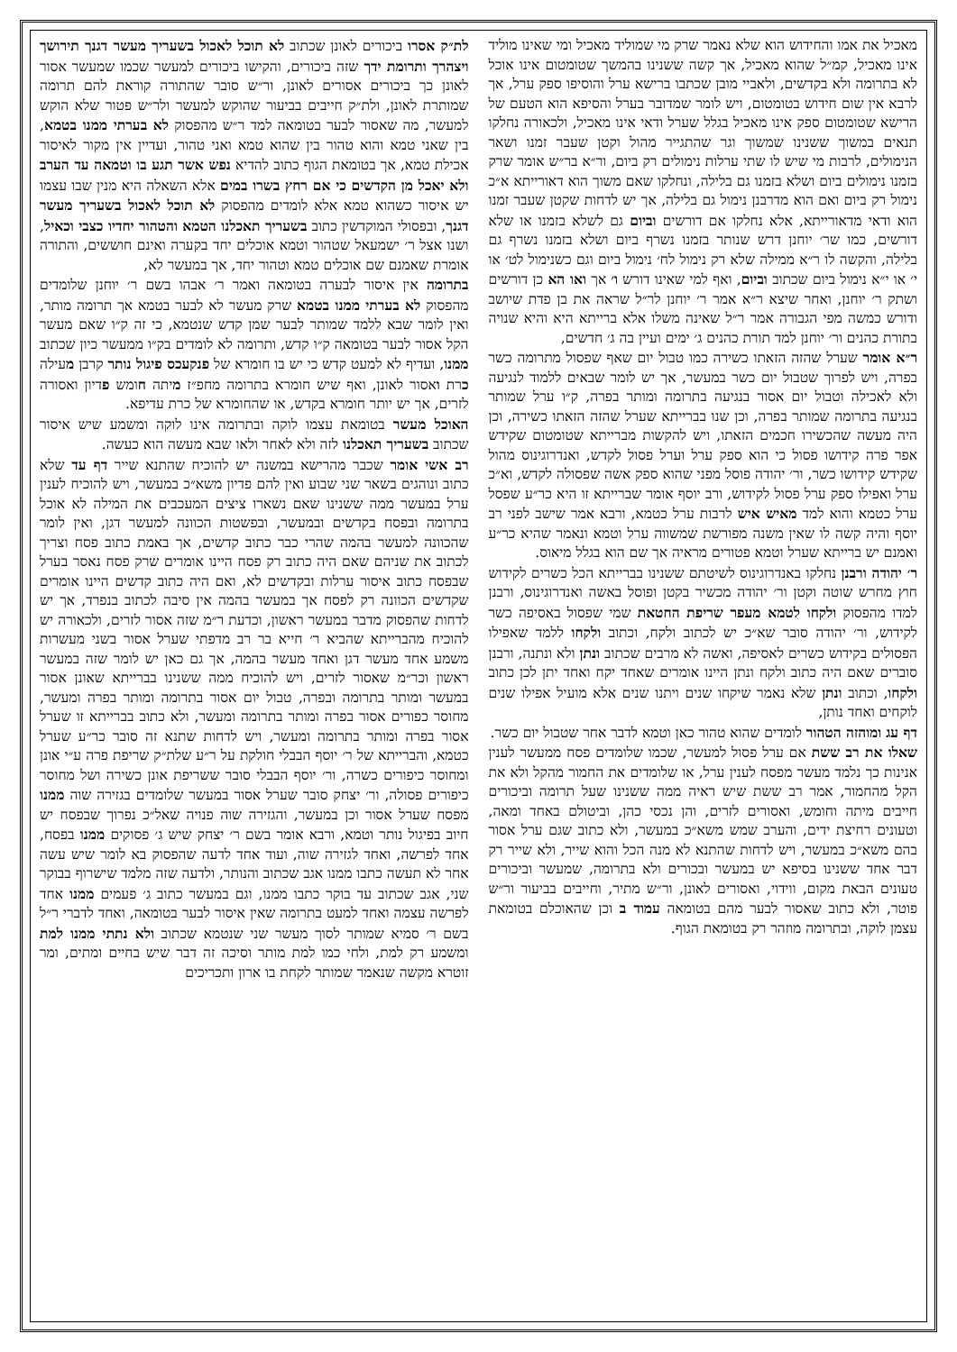מאכיל את אמו והחידוש הוא שלא נאמר שרק מי שמוליד מאכיל ומי שאינו מוליד אינו מאכיל, קמ״ל שהוא מאכיל, אך קשה ששנינו בהמשך שטומטום אינו אוכל לא בתרומה ולא בקדשים, ולאביי מובן שכתבו ברישא ערל והוסיפו ספק ערל, אך לרבא אין שום חידוש בטומטום, ויש לומר שמדובר בערל והסיפא הוא הטעם של הרישא שטומטום ספק אינו מאכיל בגלל שערל ודאי אינו מאכיל, ולכאורה נחלקו תנאים במשוך ששנינו שמשוך וגר שהתגייר מהול וקטן שעבר זמנו ושאר הנימולים, לרבות מי שיש לו שתי ערלות נימולים רק ביום, ור״א בר״ש אומר שרק בזמנו נימולים ביום ושלא בזמנו גם בלילה, ונחלקו שאם משוך הוא דאורייתא א״כ נימול רק ביום ואם הוא מדרבנן נימול גם בלילה, אך יש לדחות שקטן שעבר זמנו הוא ודאי מדאורייתא, אלא נחלקו אם דורשים וביום גם לשלא בזמנו או שלא דורשים, כמו שר׳ יוחנן דרש שנותר בזמנו נשרף ביום ושלא בזמנו נשרף גם בלילה, והקשה לו ר״א ממילה שלא רק נימול לח׳ נימול ביום וגם כשנימול לט׳ או י׳ או י״א נימול ביום שכתוב וביום, ואף למי שאינו דורש ו׳ אך ואו הא כן דורשים ושתק ר׳ יוחנן, ואחר שיצא ר״א אמר ר׳ יוחנן לר״ל שראה את בן פדת שיושב ודורש כמשה מפי הגבורה אמר ר״ל שאינה משלו אלא ברייתא היא והיא שנויה בתורת כהנים ור׳ יוחנן למד תורת כהנים ג׳ ימים ועיין בה ג׳ חדשים,
ר״א אומר שערל שהזה הזאתו כשירה כמו טבול יום שאף שפסול מתרומה כשר בפרה, ויש לפרוך שטבול יום כשר במעשר, אך יש לומר שבאים ללמוד לנגיעה ולא לאכילה וטבול יום אסור בנגיעה בתרומה ומותר בפרה, ק״ו ערל שמותר בנגיעה בתרומה שמותר בפרה, וכן שנו בברייתא שערל שהזה הזאתו כשירה, וכן היה מעשה שהכשירו חכמים הזאתו, ויש להקשות מברייתא שטומטום שקידש אפר פרה קידושו פסול כי הוא ספק ערל וערל פסול לקדש, ואנדרוגינוס מהול שקידש קידושו כשר, ור׳ יהודה פוסל מפני שהוא ספק אשה שפסולה לקדש, וא״כ ערל ואפילו ספק ערל פסול לקידוש, ורב יוסף אומר שברייתא זו היא כר״ע שפסל ערל כטמא והוא למד מאיש איש לרבות ערל כטמא, ורבא אמר שישב לפני רב יוסף והיה קשה לו שאין משנה מפורשת שמשווה ערל וטמא ונאמר שהיא כר״ע ואמנם יש ברייתא שערל וטמא פטורים מראיה אך שם הוא בגלל מיאוס.
ר׳ יהודה ורבנן נחלקו באנדרוגינוס לשיטתם ששנינו בברייתא הכל כשרים לקידוש חוץ מחרש שוטה וקטן ור׳ יהודה מכשיר בקטן ופוסל באשה ואנדרוגינוס, ורבנן למדו מהפסוק ולקחו לטמא מעפר שריפת החטאת שמי שפסול באסיפה כשר לקידוש, ור׳ יהודה סובר שא״כ יש לכתוב ולקח, וכתוב ולקחו ללמד שאפילו הפסולים בקידוש כשרים לאסיפה, ואשה לא מרבים שכתוב ונתן ולא ונתנה, ורבנן סוברים שאם היה כתוב ולקח ונתן היינו אומרים שאחד יקח ואחד יתן לכן כתוב ולקחו, וכתוב ונתן שלא נאמר שיקחו שנים ויתנו שנים אלא מועיל אפילו שנים לוקחים ואחד נותן,
דף עג ומוהזה הטהור לומדים שהוא טהור כאן וטמא לדבר אחר שטבול יום כשר.
שאלו את רב ששת אם ערל פסול למעשר, שכמו שלומדים פסח ממעשר לענין אנינות כך נלמד מעשר מפסח לענין ערל, או שלומדים את החמור מהקל ולא את הקל מהחמור, אמר רב ששת שיש ראיה ממה ששנינו שעל תרומה וביכורים חייבים מיתה וחומש, ואסורים לזרים, והן נכסי כהן, וביטולם באחד ומאה, וטעונים רחיצת ידים, והערב שמש משא״כ במעשר, ולא כתוב שגם ערל אסור בהם משא״כ במעשר, ויש לדחות שהתנא לא מנה הכל והוא שייר, ולא שייר רק דבר אחד ששנינו בסיפא יש במעשר ובכורים ולא בתרומה, שמעשר וביכורים טעונים הבאת מקום, ווידוי, ואסורים לאונן, ור״ש מתיר, וחייבים בביעור ור״ש פוטר, ולא כתוב שאסור לבער מהם בטומאה עמוד ב וכן שהאוכלם בטומאת עצמן לוקה, ובתרומה מוזהר רק בטומאת הגוף.
לת״ק אסרו ביכורים לאונן שכתוב לא תוכל לאכול בשעריך מעשר דגנך תירושך ויצהרך ותרומת ידך שזה ביכורים, והקישו ביכורים למעשר שכמו שמעשר אסור לאונן כך ביכורים אסורים לאונן, ור״ש סובר שהתורה קוראת להם תרומה שמותרת לאונן, ולת״ק חייבים בביעור שהוקש למעשר ולר״ש פטור שלא הוקש למעשר, מה שאסור לבער בטומאה למד ר״ש מהפסוק לא בערתי ממנו בטמא, בין שאני טמא והוא טהור בין שהוא טמא ואני טהור, ועדיין אין מקור לאיסור אכילת טמא, אך בטומאת הגוף כתוב להדיא נפש אשר תגע בו וטמאה עד הערב ולא יאכל מן הקדשים כי אם רחץ בשרו במים אלא השאלה היא מנין שבו עצמו יש איסור כשהוא טמא אלא לומדים מהפסוק לא תוכל לאכול בשעריך מעשר דגנך, ובפסולי המוקדשין כתוב בשעריך תאכלנו הטמא והטהור יחדיו כצבי וכאיל, ושנו אצל ר׳ ישמעאל שטהור וטמא אוכלים יחד בקערה ואינם חוששים, והתורה אומרת שאמנם שם אוכלים טמא וטהור יחד, אך במעשר לא,
בתרומה אין איסור לבערה בטומאה ואמר ר׳ אבהו בשם ר׳ יוחנן שלומדים מהפסוק לא בערתי ממנו בטמא שרק מעשר לא לבער בטמא אך תרומה מותר, ואין לומר שבא ללמד שמותר לבער שמן קדש שנטמא, כי זה ק״ו שאם מעשר הקל אסור לבער בטומאה ק״ו קדש, ותרומה לא לומדים בק״ו ממעשר כיון שכתוב ממנו, ועדיף לא למעט קדש כי יש בו חומרא של פנקעכס פיגול נותר קרבן מעילה כרת ואסור לאונן, ואף שיש חומרא בתרומה מחפ״ז מיתה חומש פדיון ואסורה לזרים, אך יש יותר חומרא בקדש, או שהחומרא של כרת עדיפא.
האוכל מעשר בטומאת עצמו לוקה ובתרומה אינו לוקה ומשמע שיש איסור שכתוב בשעריך תאכלנו לזה ולא לאחר ולאו שבא מעשה הוא כעשה.
רב אשי אומר שכבר מהרישא במשנה יש להוכיח שהתנא שייר דף עד שלא כתוב ונוהגים בשאר שני שבוע ואין להם פדיון משא״כ במעשר, ויש להוכיח לענין ערל במעשר ממה ששנינו שאם נשארו ציצים המעכבים את המילה לא אוכל בתרומה ובפסח בקדשים ובמעשר, ובפשטות הכוונה למעשר דגן, ואין לומר שהכוונה למעשר בהמה שהרי כבר כתוב קדשים, אך באמת כתוב פסח וצריך לכתוב את שניהם שאם היה כתוב רק פסח היינו אומרים שרק פסח נאסר בערל שבפסח כתוב איסור ערלות ובקדשים לא, ואם היה כתוב קדשים היינו אומרים שקדשים הכוונה רק לפסח אך במעשר בהמה אין סיבה לכתוב בנפרד, אך יש לדחות שהפסוק מדבר במעשר ראשון, וכדעת ר״מ שזה אסור לזרים, ולכאורה יש להוכיח מהברייתא שהביא ר׳ חייא בר רב מדפתי שערל אסור בשני מעשרות משמע אחד מעשר דגן ואחד מעשר בהמה, אך גם כאן יש לומר שזה במעשר ראשון וכר״מ שאסור לזרים, ויש להוכיח ממה ששנינו בברייתא שאונן אסור במעשר ומותר בתרומה ובפרה, טבול יום אסור בתרומה ומותר בפרה ומעשר, מחוסר כפורים אסור בפרה ומותר בתרומה ומעשר, ולא כתוב בברייתא זו שערל אסור בפרה ומותר בתרומה ומעשר, ויש לדחות שתנא זה סובר כר״ע שערל כטמא, והברייתא של ר׳ יוסף הבבלי חולקת על ר״ע שלת״ק שריפת פרה ע״י אונן ומחוסר כיפורים כשרה, ור׳ יוסף הבבלי סובר ששריפת אונן כשירה ושל מחוסר כיפורים פסולה, ור׳ יצחק סובר שערל אסור במעשר שלומדים בגזירה שוה ממנו מפסח שערל אסור וכן במעשר, והגזירה שוה פנויה שאל״כ נפרוך שבפסח יש חיוב בפיגול נותר וטמא, ורבא אומר בשם ר׳ יצחק שיש ג׳ פסוקים ממנו בפסח, אחד לפרשה, ואחד לגזירה שוה, ועוד אחד לדעה שהפסוק בא לומר שיש עשה אחר לא תעשה כתבו ממנו אגב שכתוב והנותר, ולדעה שזה מלמד שישרוף בבוקר שני, אגב שכתוב עד בוקר כתבו ממנו, וגם במעשר כתוב ג׳ פעמים ממנו אחד לפרשה עצמה ואחד למעט בתרומה שאין איסור לבער בטומאה, ואחד לדברי ר״ל בשם ר׳ סמיא שמותר לסוך מעשר שני שנטמא שכתוב ולא נתתי ממנו למת ומשמע רק למת, ולחי כמו למת מותר וסיכה זה דבר שיש בחיים ומתים, ומר זוטרא מקשה שנאמר שמותר לקחת בו ארון ותכריכים